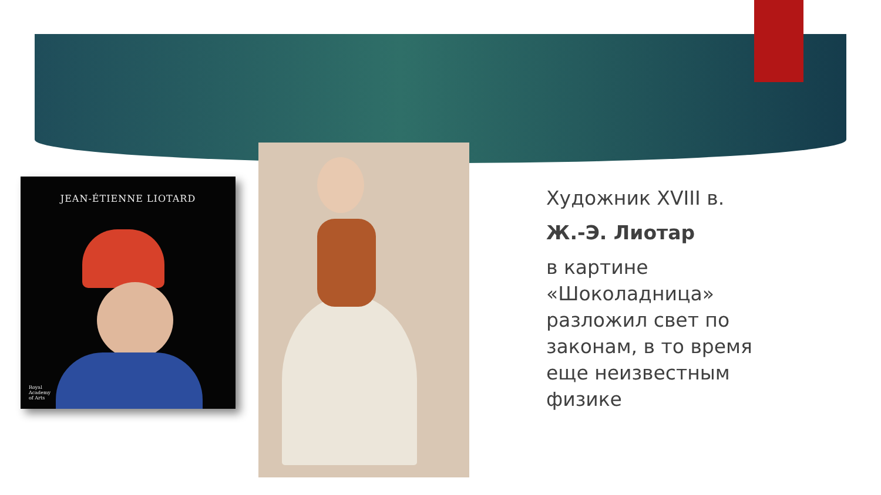JEAN-ÉTIENNE LIOTARD
Royal
Academy
of Arts
Художник XVIII в.
Ж.-Э. Лиотар
в картине «Шоколадница» разложил свет по законам, в то время еще неизвестным физике